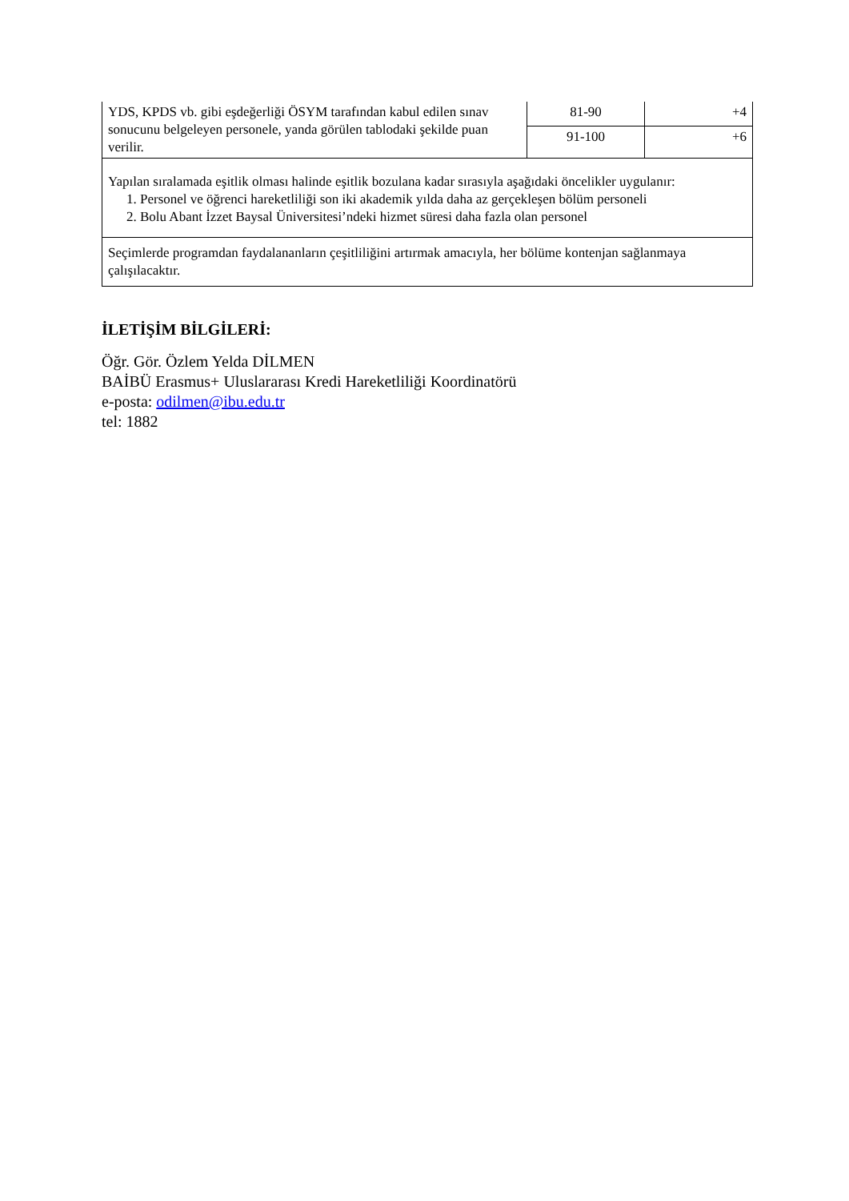| YDS, KPDS vb. gibi eşdeğerliği ÖSYM tarafından kabul edilen sınav sonucunu belgeleyen personele, yanda görülen tablodaki şekilde puan verilir. | 81-90 | +4 |
| | 91-100 | +6 |
| Yapılan sıralamada eşitlik olması halinde eşitlik bozulana kadar sırasıyla aşağıdaki öncelikler uygulanır: 1. Personel ve öğrenci hareketliliği son iki akademik yılda daha az gerçekleşen bölüm personeli 2. Bolu Abant İzzet Baysal Üniversitesi’ndeki hizmet süresi daha fazla olan personel | | |
| Seçimlerde programdan faydalananların çeşitliliğini artırmak amacıyla, her bölüme kontenjan sağlanmaya çalışılacaktır. | | |
İLETİŞİM BİLGİLERİ:
Öğr. Gör. Özlem Yelda DİLMEN
BAİBÜ Erasmus+ Uluslararası Kredi Hareketliliği Koordinatörü
e-posta: odilmen@ibu.edu.tr
tel: 1882